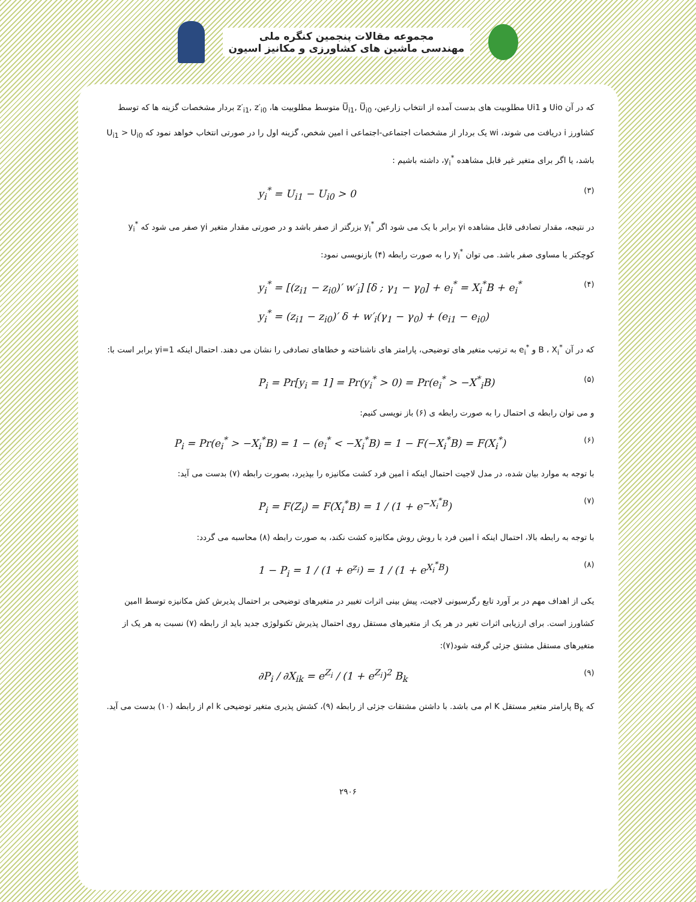مجموعه مقالات پنجمین کنگره ملی
مهندسی ماشین های کشاورزی و مکانیز اسیون
که در آن Uio و Ui1 مطلوبیت های بدست آمده از انتخاب زارعین، U̅<sub>i1</sub>, U̅<sub>i0</sub> متوسط مطلوبیت ها، z′<sub>i1</sub>, z′<sub>i0</sub> بردار مشخصات گزینه ها که توسط کشاورز i دریافت می شوند، wi یک بردار از مشخصات اجتماعی-اجتماعی i امین شخص، گزینه اول را در صورتی انتخاب خواهد نمود که U<sub>i1</sub> > U<sub>i0</sub> باشد، یا اگر برای متغیر غیر قابل مشاهده y<sub>i</sub><sup>*</sup>، داشته باشیم :
y<sub>i</sub><sup>*</sup> = U<sub>i1</sub> − U<sub>i0</sub> > 0 (۳)
در نتیجه، مقدار تصادفی قابل مشاهده yi برابر با یک می شود اگر y<sub>i</sub><sup>*</sup> بزرگتر از صفر باشد و در صورتی مقدار متغیر yi صفر می شود که y<sub>i</sub><sup>*</sup> کوچکتر یا مساوی صفر باشد. می توان y<sub>i</sub><sup>*</sup> را به صورت رابطه (۴) بازنویسی نمود:
y<sub>i</sub><sup>*</sup> = [(z<sub>i1</sub> − z<sub>i0</sub>)′ w′<sub>i</sub>] [δ ; γ<sub>1</sub> − γ<sub>0</sub>] + e<sub>i</sub><sup>*</sup> = X<sub>i</sub><sup>*</sup>B + e<sub>i</sub><sup>*</sup>
y<sub>i</sub><sup>*</sup> = (z<sub>i1</sub> − z<sub>i0</sub>)′ δ + w′<sub>i</sub>(γ<sub>1</sub> − γ<sub>0</sub>) + (e<sub>i1</sub> − e<sub>i0</sub>) (۴)
که در آن X<sub>i</sub><sup>*</sup> ، B و e<sub>i</sub><sup>*</sup> به ترتیب متغیر های توضیحی، پارامتر های ناشناخته و خطاهای تصادفی را نشان می دهند. احتمال اینکه yi=1 برابر است با:
P<sub>i</sub> = Pr[y<sub>i</sub> = 1] = Pr(y<sub>i</sub><sup>*</sup> > 0) = Pr(e<sub>i</sub><sup>*</sup> > −X<sup>*</sup><sub>i</sub>B) (۵)
و می توان رابطه ی احتمال را به صورت رابطه ی (۶) باز نویسی کنیم:
P<sub>i</sub> = Pr(e<sub>i</sub><sup>*</sup> > −X<sub>i</sub><sup>*</sup>B) = 1 − (e<sub>i</sub><sup>*</sup> < −X<sub>i</sub><sup>*</sup>B) = 1 − F(−X<sub>i</sub><sup>*</sup>B) = F(X<sub>i</sub><sup>*</sup>) (۶)
با توجه به موارد بیان شده، در مدل لاجیت احتمال اینکه i امین فرد کشت مکانیزه را بپذیرد، بصورت رابطه (۷) بدست می آید:
P<sub>i</sub> = F(Z<sub>i</sub>) = F(X<sub>i</sub><sup>*</sup>B) = 1 / (1 + e<sup>−X<sub>i</sub><sup>*</sup>B</sup>) (۷)
با توجه به رابطه بالا، احتمال اینکه i امین فرد با روش روش مکانیزه کشت نکند، به صورت رابطه (۸) محاسبه می گردد:
1 − P<sub>i</sub> = 1 / (1 + e<sup>z<sub>i</sub></sup>) = 1 / (1 + e<sup>X<sub>i</sub><sup>*</sup>B</sup>) (۸)
یکی از اهداف مهم در بر آورد تابع رگرسیونی لاجیت، پیش بینی اثرات تغییر در متغیرهای توضیحی بر احتمال پذیرش کش مکانیزه توسط Iامین کشاورز است. برای ارزیابی اثرات تغیر در هر یک از متغیرهای مستقل روی احتمال پذیرش تکنولوژی جدید باید از رابطه (۷) نسبت به هر یک از متغیرهای مستقل مشتق جزئی گرفته شود(۷):
∂P<sub>i</sub> / ∂X<sub>ik</sub> = e<sup>Z<sub>i</sub></sup> / (1 + e<sup>Z<sub>i</sub></sup>)<sup>2</sup> B<sub>k</sub> (۹)
که B<sub>k</sub> پارامتر متغیر مستقل K ام می باشد. با داشتن مشتقات جزئی از رابطه (۹)، کشش پذیری متغیر توضیحی k ام از رابطه (۱۰) بدست می آید.
۲۹۰۶